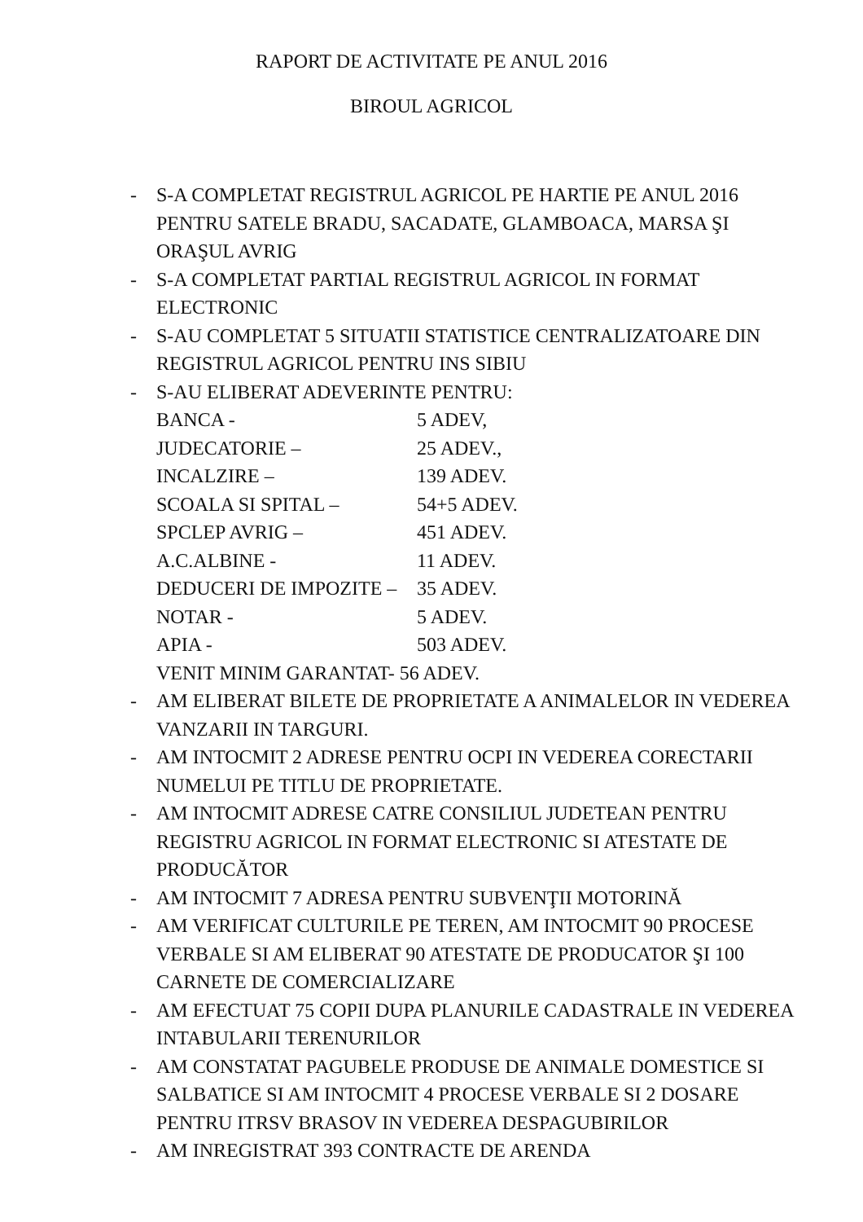RAPORT DE ACTIVITATE PE ANUL 2016
BIROUL AGRICOL
- S-A COMPLETAT REGISTRUL AGRICOL PE HARTIE PE ANUL 2016 PENTRU SATELE BRADU, SACADATE, GLAMBOACA, MARSA ŞI ORAŞUL AVRIG
- S-A COMPLETAT PARTIAL REGISTRUL AGRICOL IN FORMAT ELECTRONIC
- S-AU COMPLETAT 5 SITUATII STATISTICE CENTRALIZATOARE DIN REGISTRUL AGRICOL PENTRU INS SIBIU
- S-AU ELIBERAT ADEVERINTE PENTRU:
BANCA - 5 ADEV,
JUDECATORIE – 25 ADEV.,
INCALZIRE – 139 ADEV.
SCOALA SI SPITAL – 54+5 ADEV.
SPCLEP AVRIG – 451 ADEV.
A.C.ALBINE - 11 ADEV.
DEDUCERI DE IMPOZITE – 35 ADEV.
NOTAR - 5 ADEV.
APIA - 503 ADEV.
VENIT MINIM GARANTAT- 56 ADEV.
- AM ELIBERAT BILETE DE PROPRIETATE A ANIMALELOR IN VEDEREA VANZARII IN TARGURI.
- AM INTOCMIT 2 ADRESE PENTRU OCPI IN VEDEREA CORECTARII NUMELUI PE TITLU DE PROPRIETATE.
- AM INTOCMIT ADRESE CATRE CONSILIUL JUDETEAN PENTRU REGISTRU AGRICOL IN FORMAT ELECTRONIC SI ATESTATE DE PRODUCĂTOR
- AM INTOCMIT 7 ADRESA PENTRU SUBVENŢII MOTORINĂ
- AM VERIFICAT CULTURILE PE TEREN, AM INTOCMIT 90 PROCESE VERBALE SI AM ELIBERAT 90 ATESTATE DE PRODUCATOR ŞI 100 CARNETE DE COMERCIALIZARE
- AM EFECTUAT 75 COPII DUPA PLANURILE CADASTRALE IN VEDEREA INTABULARII TERENURILOR
- AM CONSTATAT PAGUBELE PRODUSE DE ANIMALE DOMESTICE SI SALBATICE SI AM INTOCMIT 4 PROCESE VERBALE SI 2 DOSARE PENTRU ITRSV BRASOV IN VEDEREA DESPAGUBIRILOR
- AM INREGISTRAT 393 CONTRACTE DE ARENDA